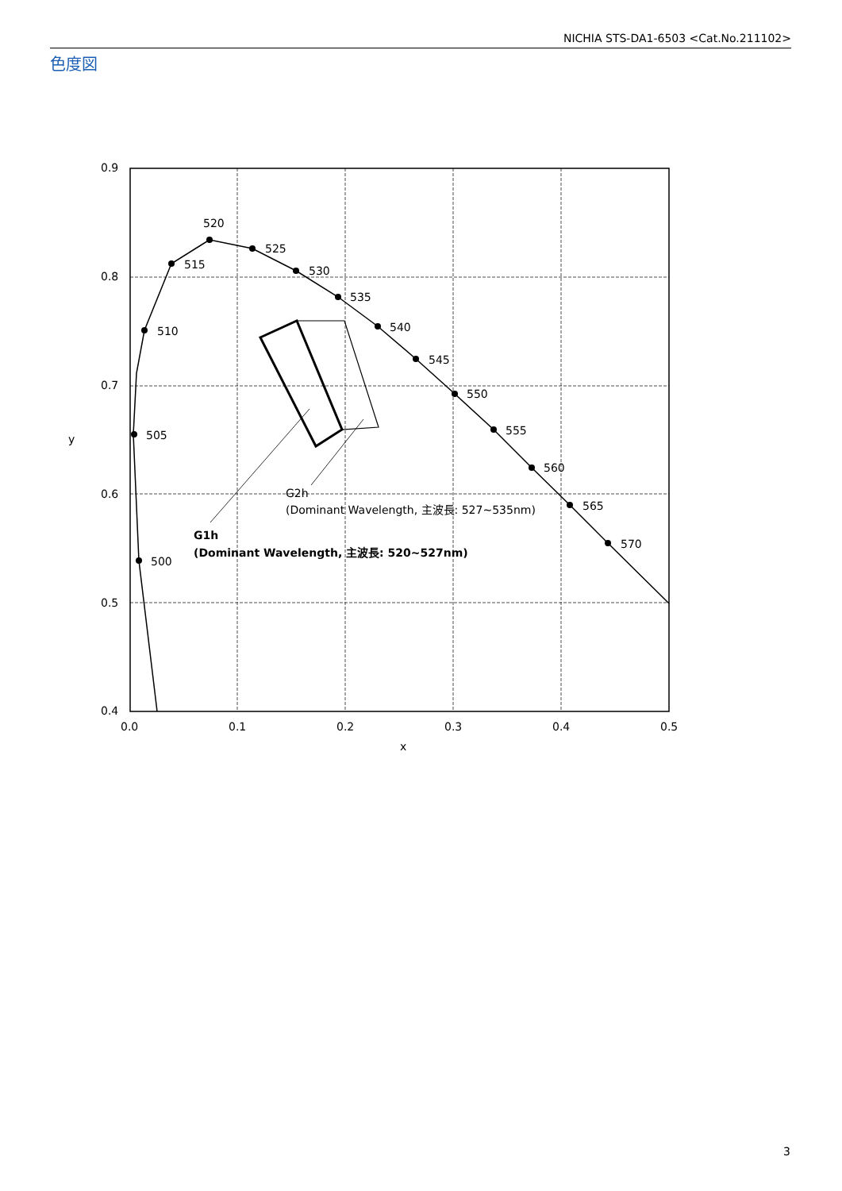NICHIA STS-DA1-6503 <Cat.No.211102>
色度図
0.9
0.8
0.7
0.6
0.5
0.4
0.0
0.1
0.2
0.3
0.4
0.5
x
y
500
505
510
515
520
525
530
535
540
545
550
555
560
565
570
G2h
(Dominant Wavelength, 主波長: 527~535nm)
G1h
(Dominant Wavelength, 主波長: 520~527nm)
3